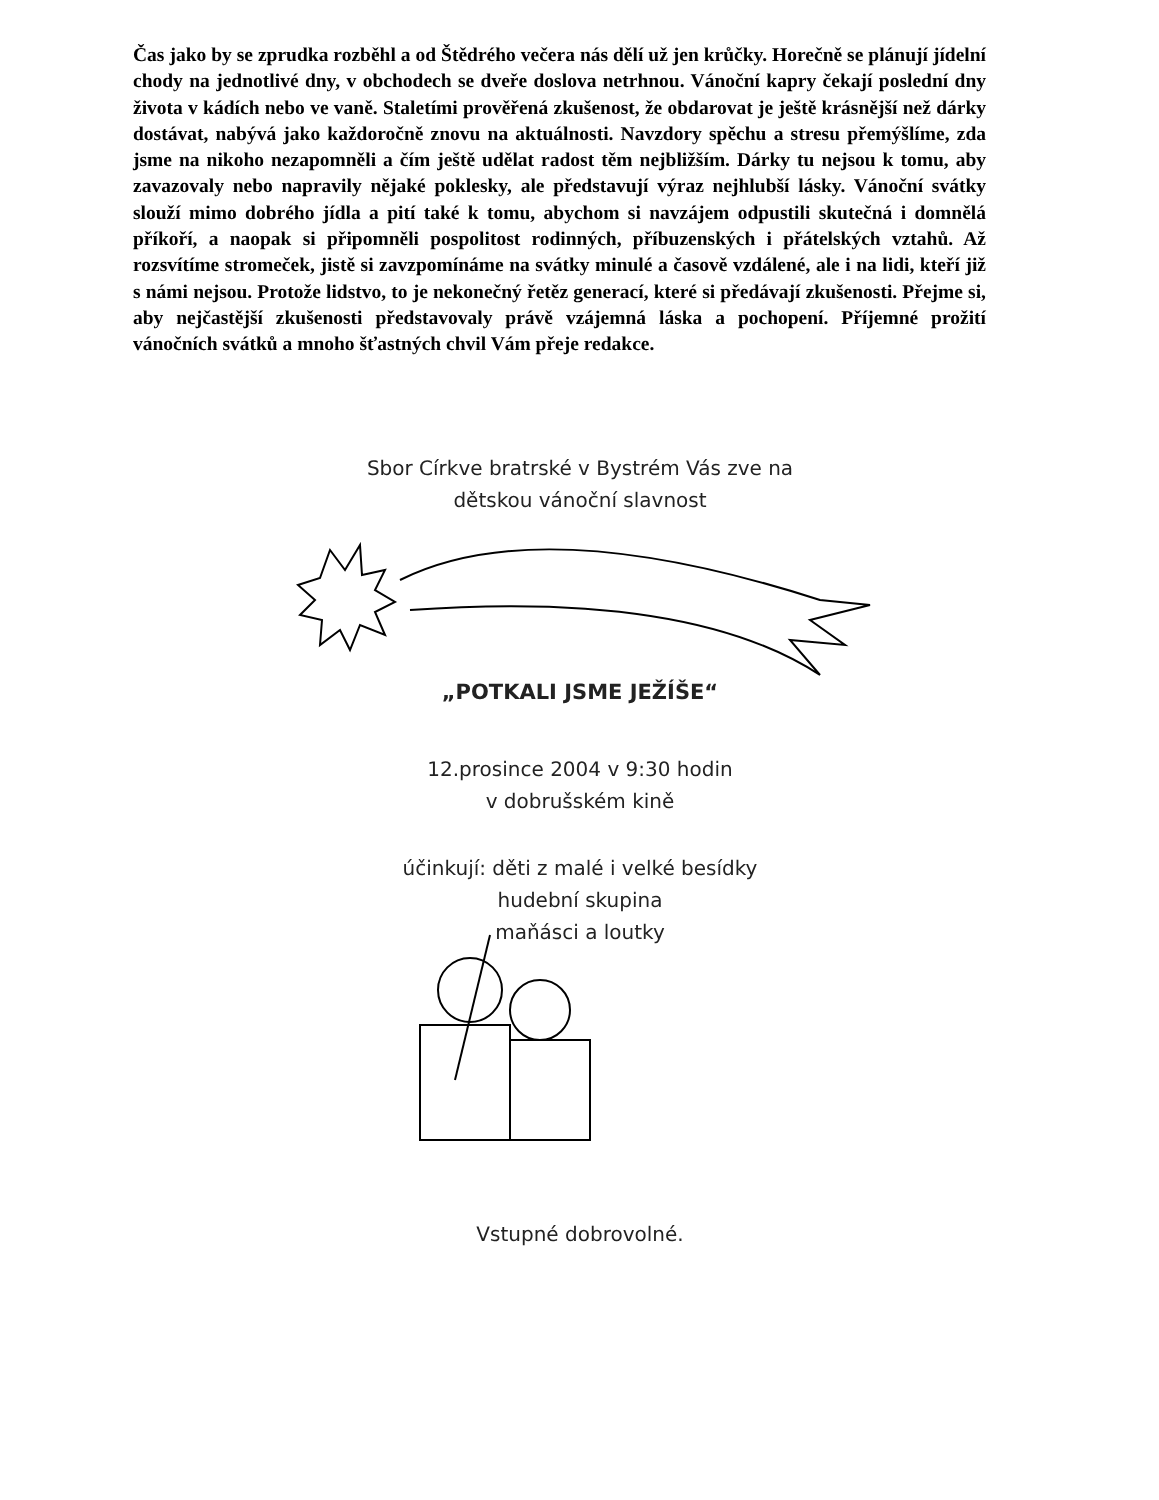Čas jako by se zprudka rozběhl a od Štědrého večera nás dělí už jen krůčky. Horečně se plánují jídelní chody na jednotlivé dny, v obchodech se dveře doslova netrhnou. Vánoční kapry čekají poslední dny života v kádích nebo ve vaně. Staletími prověřená zkušenost, že obdarovat je ještě krásnější než dárky dostávat, nabývá jako každoročně znovu na aktuálnosti. Navzdory spěchu a stresu přemýšlíme, zda jsme na nikoho nezapomněli a čím ještě udělat radost těm nejbližším. Dárky tu nejsou k tomu, aby zavazovaly nebo napravily nějaké poklesky, ale představují výraz nejhlubší lásky. Vánoční svátky slouží mimo dobrého jídla a pití také k tomu, abychom si navzájem odpustili skutečná i domnělá příkoří, a naopak si připomněli pospolitost rodinných, příbuzenských i přátelských vztahů. Až rozsvítíme stromeček, jistě si zavzpomínáme na svátky minulé a časově vzdálené, ale i na lidi, kteří již s námi nejsou. Protože lidstvo, to je nekonečný řetěz generací, které si předávají zkušenosti. Přejme si, aby nejčastější zkušenosti představovaly právě vzájemná láska a pochopení. Příjemné prožití vánočních svátků a mnoho šťastných chvil Vám přeje redakce.
Sbor Církve bratrské v Bystrém Vás zve na
dětskou vánoční slavnost
„POTKALI JSME JEŽÍŠE“
12.prosince 2004 v 9:30 hodin
v dobrušském kině
účinkují: děti z malé i velké besídky
hudební skupina
maňásci a loutky
Vstupné dobrovolné.